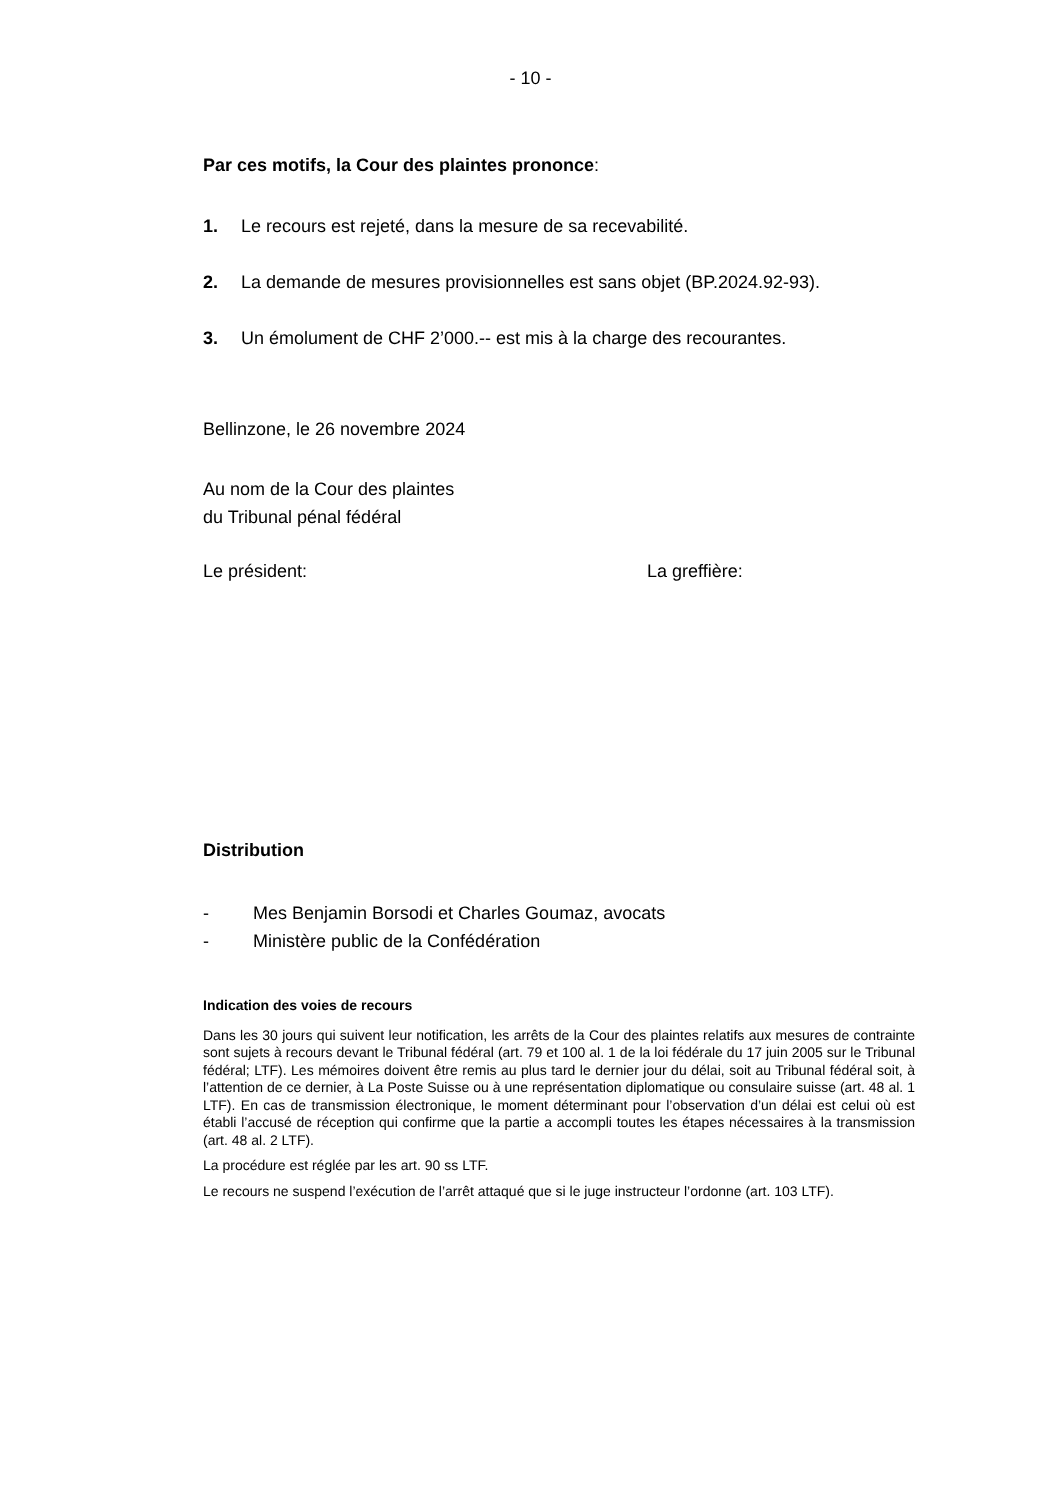- 10 -
Par ces motifs, la Cour des plaintes prononce:
1. Le recours est rejeté, dans la mesure de sa recevabilité.
2. La demande de mesures provisionnelles est sans objet (BP.2024.92-93).
3. Un émolument de CHF 2’000.-- est mis à la charge des recourantes.
Bellinzone, le 26 novembre 2024
Au nom de la Cour des plaintes
du Tribunal pénal fédéral
Le président: La greffière:
Distribution
- Mes Benjamin Borsodi et Charles Goumaz, avocats
- Ministère public de la Confédération
Indication des voies de recours
Dans les 30 jours qui suivent leur notification, les arrêts de la Cour des plaintes relatifs aux mesures de contrainte sont sujets à recours devant le Tribunal fédéral (art. 79 et 100 al. 1 de la loi fédérale du 17 juin 2005 sur le Tribunal fédéral; LTF). Les mémoires doivent être remis au plus tard le dernier jour du délai, soit au Tribunal fédéral soit, à l’attention de ce dernier, à La Poste Suisse ou à une représentation diplomatique ou consulaire suisse (art. 48 al. 1 LTF). En cas de transmission électronique, le moment déterminant pour l’observation d’un délai est celui où est établi l’accusé de réception qui confirme que la partie a accompli toutes les étapes nécessaires à la transmission (art. 48 al. 2 LTF).
La procédure est réglée par les art. 90 ss LTF.
Le recours ne suspend l’exécution de l’arrêt attaqué que si le juge instructeur l’ordonne (art. 103 LTF).